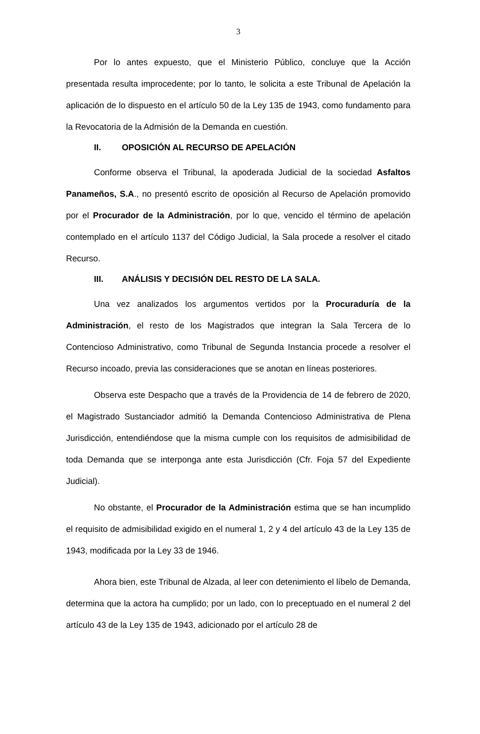3
Por lo antes expuesto, que el Ministerio Público, concluye que la Acción presentada resulta improcedente; por lo tanto, le solicita a este Tribunal de Apelación la aplicación de lo dispuesto en el artículo 50 de la Ley 135 de 1943, como fundamento para la Revocatoria de la Admisión de la Demanda en cuestión.
II. OPOSICIÓN AL RECURSO DE APELACIÓN
Conforme observa el Tribunal, la apoderada Judicial de la sociedad Asfaltos Panameños, S.A., no presentó escrito de oposición al Recurso de Apelación promovido por el Procurador de la Administración, por lo que, vencido el término de apelación contemplado en el artículo 1137 del Código Judicial, la Sala procede a resolver el citado Recurso.
III. ANÁLISIS Y DECISIÓN DEL RESTO DE LA SALA.
Una vez analizados los argumentos vertidos por la Procuraduría de la Administración, el resto de los Magistrados que integran la Sala Tercera de lo Contencioso Administrativo, como Tribunal de Segunda Instancia procede a resolver el Recurso incoado, previa las consideraciones que se anotan en líneas posteriores.
Observa este Despacho que a través de la Providencia de 14 de febrero de 2020, el Magistrado Sustanciador admitió la Demanda Contencioso Administrativa de Plena Jurisdicción, entendiéndose que la misma cumple con los requisitos de admisibilidad de toda Demanda que se interponga ante esta Jurisdicción (Cfr. Foja 57 del Expediente Judicial).
No obstante, el Procurador de la Administración estima que se han incumplido el requisito de admisibilidad exigido en el numeral 1, 2 y 4 del artículo 43 de la Ley 135 de 1943, modificada por la Ley 33 de 1946.
Ahora bien, este Tribunal de Alzada, al leer con detenimiento el líbelo de Demanda, determina que la actora ha cumplido; por un lado, con lo preceptuado en el numeral 2 del artículo 43 de la Ley 135 de 1943, adicionado por el artículo 28 de